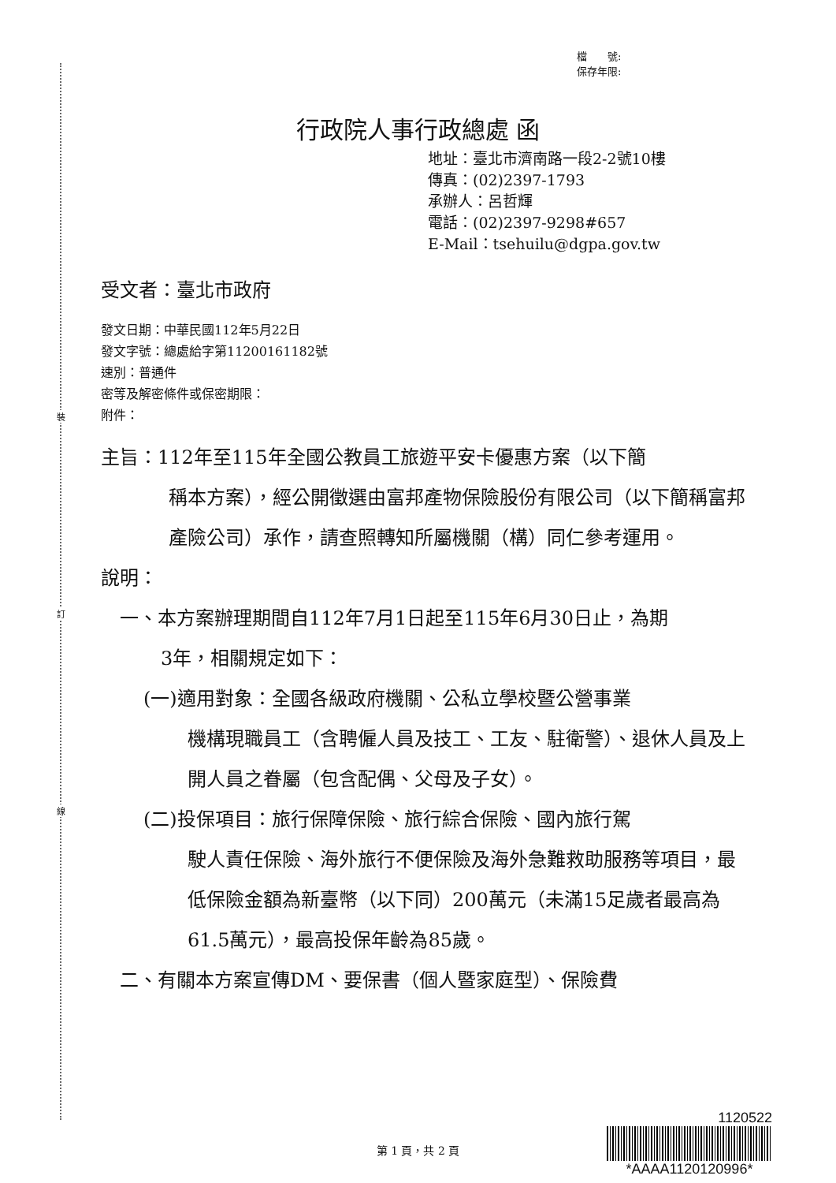裝
訂
線
檔　　號:
保存年限:
行政院人事行政總處 函
地址：臺北市濟南路一段2-2號10樓
傳真：(02)2397-1793
承辦人：呂哲輝
電話：(02)2397-9298#657
E-Mail：tsehuilu@dgpa.gov.tw
受文者：臺北市政府
發文日期：中華民國112年5月22日
發文字號：總處給字第11200161182號
速別：普通件
密等及解密條件或保密期限：
附件：
主旨：112年至115年全國公教員工旅遊平安卡優惠方案（以下簡
稱本方案），經公開徵選由富邦產物保險股份有限公司（以下簡稱富邦產險公司）承作，請查照轉知所屬機關（構）同仁參考運用。
說明：
一、本方案辦理期間自112年7月1日起至115年6月30日止，為期
3年，相關規定如下：
(一)適用對象：全國各級政府機關、公私立學校暨公營事業
機構現職員工（含聘僱人員及技工、工友、駐衛警）、退休人員及上開人員之眷屬（包含配偶、父母及子女）。
(二)投保項目：旅行保障保險、旅行綜合保險、國內旅行駕
駛人責任保險、海外旅行不便保險及海外急難救助服務等項目，最低保險金額為新臺幣（以下同）200萬元（未滿15足歲者最高為61.5萬元），最高投保年齡為85歲。
二、有關本方案宣傳DM、要保書（個人暨家庭型）、保險費
第 1 頁，共 2 頁
1120522
*AAAA1120120996*